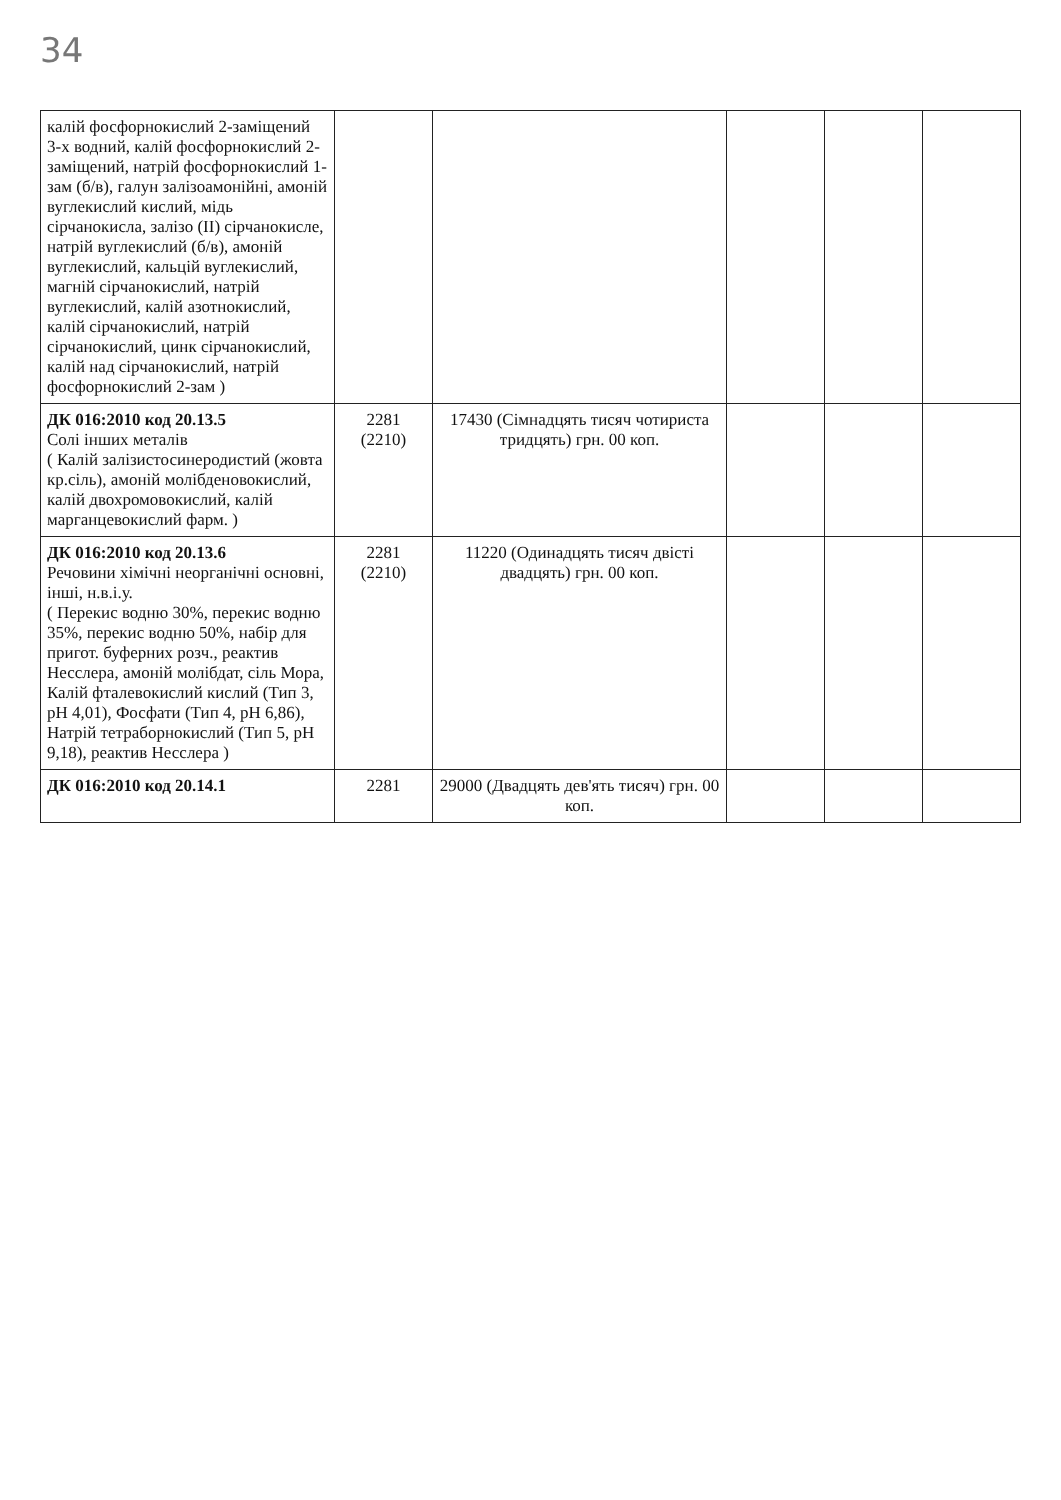34
| калій фосфорнокислий 2-заміщений 3-х водний, калій фосфорнокислий 2-заміщений, натрій фосфорнокислий 1-зам (б/в), галун залізоамонійні, амоній вуглекислий кислий, мідь сірчанокисла, залізо (ІІ) сірчанокисле, натрій вуглекислий (б/в), амоній вуглекислий, кальцій вуглекислий, магній сірчанокислий, натрій вуглекислий, калій азотнокислий, калій сірчанокислий, натрій сірчанокислий, цинк сірчанокислий, калій над сірчанокислий, натрій фосфорнокислий 2-зам ) | | | | | |
| ДК 016:2010 код 20.13.5 Солі інших металів ( Калій залізистосинеродистий (жовта кр.сіль), амоній молібденовокислий, калій двохромовокислий, калій марганцевокислий фарм. ) | 2281 (2210) | 17430 (Сімнадцять тисяч чотириста тридцять) грн. 00 коп. | | | |
| ДК 016:2010 код 20.13.6 Речовини хімічні неорганічні основні, інші, н.в.і.у. ( Перекис водню 30%, перекис водню 35%, перекис водню 50%, набір для пригот. буферних розч., реактив Несслера, амоній молібдат, сіль Мора, Калій фталевокислий кислий (Тип 3, pH 4,01), Фосфати (Тип 4, pH 6,86), Натрій тетраборнокислий (Тип 5, pH 9,18), реактив Несслера ) | 2281 (2210) | 11220 (Одинадцять тисяч двісті двадцять) грн. 00 коп. | | | |
| ДК 016:2010 код 20.14.1 | 2281 | 29000 (Двадцять дев'ять тисяч) грн. 00 коп. | | | |